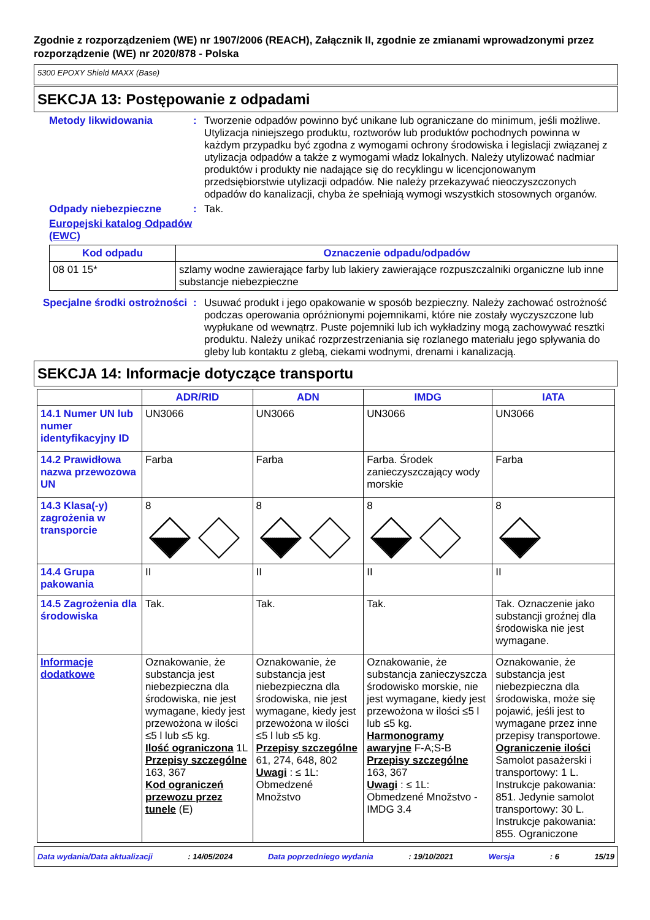Zgodnie z rozporządzeniem (WE) nr 1907/2006 (REACH), Załącznik II, zgodnie ze zmianami wprowadzonymi przez rozporządzenie (WE) nr 2020/878 - Polska
5300 EPOXY Shield MAXX (Base)
SEKCJA 13: Postępowanie z odpadami
Metody likwidowania : Tworzenie odpadów powinno być unikane lub ograniczane do minimum, jeśli możliwe. Utylizacja niniejszego produktu, roztworów lub produktów pochodnych powinna w każdym przypadku być zgodna z wymogami ochrony środowiska i legislacji związanej z utylizacja odpadów a także z wymogami władz lokalnych. Należy utylizować nadmiar produktów i produkty nie nadające się do recyklingu w licencjonowanym przedsiębiorstwie utylizacji odpadów. Nie należy przekazywać nieoczyszczonych odpadów do kanalizacji, chyba że spełniają wymogi wszystkich stosownych organów.
Odpady niebezpieczne : Tak.
Europejski katalog Odpadów (EWC)
| Kod odpadu | Oznaczenie odpadu/odpadów |
| --- | --- |
| 08 01 15* | szlamy wodne zawierające farby lub lakiery zawierające rozpuszczalniki organiczne lub inne substancje niebezpieczne |
Specjalne środki ostrożności
: Usuwać produkt i jego opakowanie w sposób bezpieczny. Należy zachować ostrożność podczas operowania opróżnionymi pojemnikami, które nie zostały wyczyszczone lub wypłukane od wewnątrz. Puste pojemniki lub ich wykładziny mogą zachowywać resztki produktu. Należy unikać rozprzestrzeniania się rozlanego materiału jego spływania do gleby lub kontaktu z glebą, ciekami wodnymi, drenami i kanalizacją.
SEKCJA 14: Informacje dotyczące transportu
| | ADR/RID | ADN | IMDG | IATA |
| --- | --- | --- | --- | --- |
| 14.1 Numer UN lub numer identyfikacyjny ID | UN3066 | UN3066 | UN3066 | UN3066 |
| 14.2 Prawidłowa nazwa przewozowa UN | Farba | Farba | Farba. Środek zanieczyszczający wody morskie | Farba |
| 14.3 Klasa(-y) zagrożenia w transporcie | 8 | 8 | 8 | 8 |
| 14.4 Grupa pakowania | II | II | II | II |
| 14.5 Zagrożenia dla środowiska | Tak. | Tak. | Tak. | Tak. Oznaczenie jako substancji groźnej dla środowiska nie jest wymagane. |
| Informacje dodatkowe | Oznakowanie, że substancja jest niebezpieczna dla środowiska, nie jest wymagane, kiedy jest przewożona w ilości ≤5 l lub ≤5 kg. Ilość ograniczona 1L Przepisy szczególne 163, 367 Kod ograniczeń przewozu przez tunele (E) | Oznakowanie, że substancja jest niebezpieczna dla środowiska, nie jest wymagane, kiedy jest przewożona w ilości ≤5 l lub ≤5 kg. Przepisy szczególne 61, 274, 648, 802 Uwagi : ≤ 1L: Obmedzené Množstvo | Oznakowanie, że substancja zanieczyszcza środowisko morskie, nie jest wymagane, kiedy jest przewożona w ilości ≤5 l lub ≤5 kg. Harmonogramy awaryjne F-A;S-B Przepisy szczególne 163, 367 Uwagi : ≤ 1L: Obmedzené Množstvo - IMDG 3.4 | Oznakowanie, że substancja jest niebezpieczna dla środowiska, może się pojawić, jeśli jest to wymagane przez inne przepisy transportowe. Ograniczenie ilości Samolot pasażerski i transportowy: 1 L. Instrukcje pakowania: 851. Jedynie samolot transportowy: 30 L. Instrukcje pakowania: 855. Ograniczone |
Data wydania/Data aktualizacji: 14/05/2024 Data poprzedniego wydania: 19/10/2021 Wersja: 6 15/19